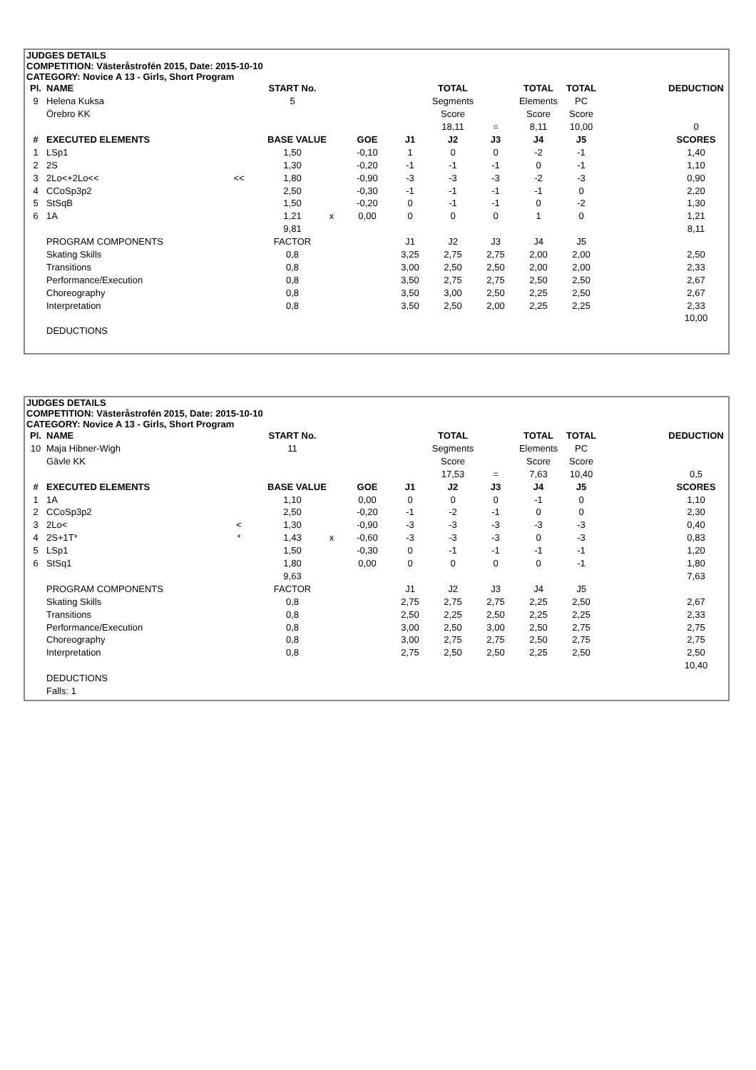JUDGES DETAILS
COMPETITION: Västeråstrofén 2015, Date: 2015-10-10
CATEGORY: Novice A 13 - Girls, Short Program
| Pl. | NAME | | START No. | | | | TOTAL | | TOTAL | TOTAL | | DEDUCTION |
| --- | --- | --- | --- | --- | --- | --- | --- | --- | --- | --- | --- | --- |
| 9 | Helena Kuksa | | 5 | | | | Segments | | Elements | PC | | |
| | Örebro KK | | | | | | Score | | Score | Score | | |
| | | | | | | | 18,11 | = | 8,11 | 10,00 | | 0 |
| # | EXECUTED ELEMENTS | | BASE VALUE | | GOE | J1 | J2 | J3 | J4 | J5 | | SCORES |
| 1 | LSp1 | | 1,50 | | -0,10 | 1 | 0 | 0 | -2 | -1 | | 1,40 |
| 2 | 2S | | 1,30 | | -0,20 | -1 | -1 | -1 | 0 | -1 | | 1,10 |
| 3 | 2Lo<+2Lo<< | << | 1,80 | | -0,90 | -3 | -3 | -3 | -2 | -3 | | 0,90 |
| 4 | CCoSp3p2 | | 2,50 | | -0,30 | -1 | -1 | -1 | -1 | 0 | | 2,20 |
| 5 | StSqB | | 1,50 | | -0,20 | 0 | -1 | -1 | 0 | -2 | | 1,30 |
| 6 | 1A | | 1,21 | x | 0,00 | 0 | 0 | 0 | 1 | 0 | | 1,21 |
| | | | 9,81 | | | | | | | | | 8,11 |
| | PROGRAM COMPONENTS | | FACTOR | | | J1 | J2 | J3 | J4 | J5 | | |
| | Skating Skills | | 0,8 | | | 3,25 | 2,75 | 2,75 | 2,00 | 2,00 | | 2,50 |
| | Transitions | | 0,8 | | | 3,00 | 2,50 | 2,50 | 2,00 | 2,00 | | 2,33 |
| | Performance/Execution | | 0,8 | | | 3,50 | 2,75 | 2,75 | 2,50 | 2,50 | | 2,67 |
| | Choreography | | 0,8 | | | 3,50 | 3,00 | 2,50 | 2,25 | 2,50 | | 2,67 |
| | Interpretation | | 0,8 | | | 3,50 | 2,50 | 2,00 | 2,25 | 2,25 | | 2,33 |
| | | | | | | | | | | | | 10,00 |
| | DEDUCTIONS | | | | | | | | | | | |
JUDGES DETAILS
COMPETITION: Västeråstrofén 2015, Date: 2015-10-10
CATEGORY: Novice A 13 - Girls, Short Program
| Pl. | NAME | | START No. | | | | TOTAL | | TOTAL | TOTAL | | DEDUCTION |
| --- | --- | --- | --- | --- | --- | --- | --- | --- | --- | --- | --- | --- |
| 10 | Maja Hibner-Wigh | | 11 | | | | Segments | | Elements | PC | | |
| | Gävle KK | | | | | | Score | | Score | Score | | |
| | | | | | | | 17,53 | = | 7,63 | 10,40 | | 0,5 |
| # | EXECUTED ELEMENTS | | BASE VALUE | | GOE | J1 | J2 | J3 | J4 | J5 | | SCORES |
| 1 | 1A | | 1,10 | | 0,00 | 0 | 0 | 0 | -1 | 0 | | 1,10 |
| 2 | CCoSp3p2 | | 2,50 | | -0,20 | -1 | -2 | -1 | 0 | 0 | | 2,30 |
| 3 | 2Lo< | < | 1,30 | | -0,90 | -3 | -3 | -3 | -3 | -3 | | 0,40 |
| 4 | 2S+1T* | * | 1,43 | x | -0,60 | -3 | -3 | -3 | 0 | -3 | | 0,83 |
| 5 | LSp1 | | 1,50 | | -0,30 | 0 | -1 | -1 | -1 | -1 | | 1,20 |
| 6 | StSq1 | | 1,80 | | 0,00 | 0 | 0 | 0 | 0 | -1 | | 1,80 |
| | | | 9,63 | | | | | | | | | 7,63 |
| | PROGRAM COMPONENTS | | FACTOR | | | J1 | J2 | J3 | J4 | J5 | | |
| | Skating Skills | | 0,8 | | | 2,75 | 2,75 | 2,75 | 2,25 | 2,50 | | 2,67 |
| | Transitions | | 0,8 | | | 2,50 | 2,25 | 2,50 | 2,25 | 2,25 | | 2,33 |
| | Performance/Execution | | 0,8 | | | 3,00 | 2,50 | 3,00 | 2,50 | 2,75 | | 2,75 |
| | Choreography | | 0,8 | | | 3,00 | 2,75 | 2,75 | 2,50 | 2,75 | | 2,75 |
| | Interpretation | | 0,8 | | | 2,75 | 2,50 | 2,50 | 2,25 | 2,50 | | 2,50 |
| | | | | | | | | | | | | 10,40 |
| | DEDUCTIONS | | | | | | | | | | | |
| | Falls: 1 | | | | | | | | | | | |